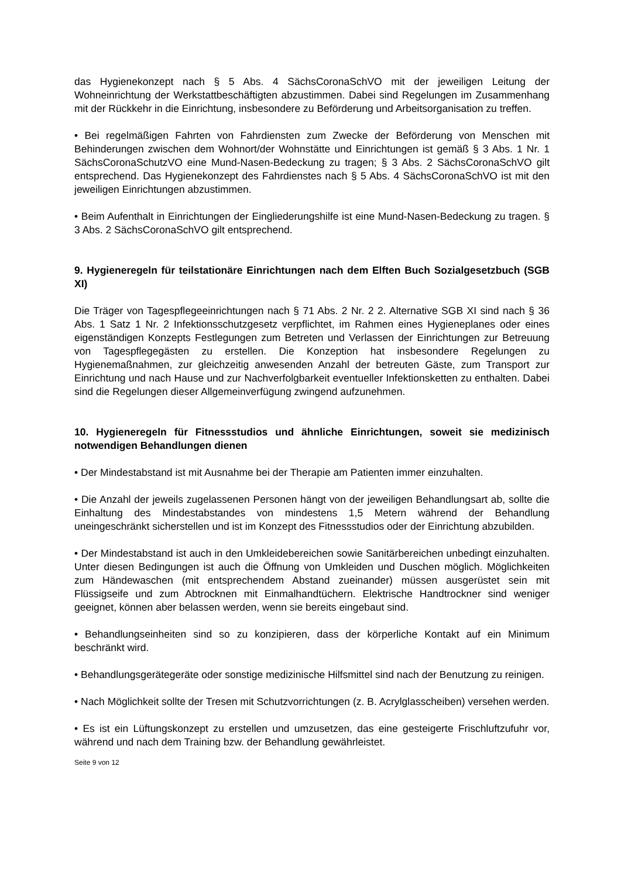das Hygienekonzept nach § 5 Abs. 4 SächsCoronaSchVO mit der jeweiligen Leitung der Wohneinrichtung der Werkstattbeschäftigten abzustimmen. Dabei sind Regelungen im Zusammenhang mit der Rückkehr in die Einrichtung, insbesondere zu Beförderung und Arbeitsorganisation zu treffen.
• Bei regelmäßigen Fahrten von Fahrdiensten zum Zwecke der Beförderung von Menschen mit Behinderungen zwischen dem Wohnort/der Wohnstätte und Einrichtungen ist gemäß § 3 Abs. 1 Nr. 1 SächsCoronaSchutzVO eine Mund-Nasen-Bedeckung zu tragen; § 3 Abs. 2 SächsCoronaSchVO gilt entsprechend. Das Hygienekonzept des Fahrdienstes nach § 5 Abs. 4 SächsCoronaSchVO ist mit den jeweiligen Einrichtungen abzustimmen.
• Beim Aufenthalt in Einrichtungen der Eingliederungshilfe ist eine Mund-Nasen-Bedeckung zu tragen. § 3 Abs. 2 SächsCoronaSchVO gilt entsprechend.
9. Hygieneregeln für teilstationäre Einrichtungen nach dem Elften Buch Sozialgesetzbuch (SGB XI)
Die Träger von Tagespflegeeinrichtungen nach § 71 Abs. 2 Nr. 2 2. Alternative SGB XI sind nach § 36 Abs. 1 Satz 1 Nr. 2 Infektionsschutzgesetz verpflichtet, im Rahmen eines Hygieneplanes oder eines eigenständigen Konzepts Festlegungen zum Betreten und Verlassen der Einrichtungen zur Betreuung von Tagespflegegästen zu erstellen. Die Konzeption hat insbesondere Regelungen zu Hygienemaßnahmen, zur gleichzeitig anwesenden Anzahl der betreuten Gäste, zum Transport zur Einrichtung und nach Hause und zur Nachverfolgbarkeit eventueller Infektionsketten zu enthalten. Dabei sind die Regelungen dieser Allgemeinverfügung zwingend aufzunehmen.
10. Hygieneregeln für Fitnessstudios und ähnliche Einrichtungen, soweit sie medizinisch notwendigen Behandlungen dienen
• Der Mindestabstand ist mit Ausnahme bei der Therapie am Patienten immer einzuhalten.
• Die Anzahl der jeweils zugelassenen Personen hängt von der jeweiligen Behandlungsart ab, sollte die Einhaltung des Mindestabstandes von mindestens 1,5 Metern während der Behandlung uneingeschränkt sicherstellen und ist im Konzept des Fitnessstudios oder der Einrichtung abzubilden.
• Der Mindestabstand ist auch in den Umkleidebereichen sowie Sanitärbereichen unbedingt einzuhalten. Unter diesen Bedingungen ist auch die Öffnung von Umkleiden und Duschen möglich. Möglichkeiten zum Händewaschen (mit entsprechendem Abstand zueinander) müssen ausgerüstet sein mit Flüssigseife und zum Abtrocknen mit Einmalhandtüchern. Elektrische Handtrockner sind weniger geeignet, können aber belassen werden, wenn sie bereits eingebaut sind.
• Behandlungseinheiten sind so zu konzipieren, dass der körperliche Kontakt auf ein Minimum beschränkt wird.
• Behandlungsgerätegeräte oder sonstige medizinische Hilfsmittel sind nach der Benutzung zu reinigen.
• Nach Möglichkeit sollte der Tresen mit Schutzvorrichtungen (z. B. Acrylglasscheiben) versehen werden.
• Es ist ein Lüftungskonzept zu erstellen und umzusetzen, das eine gesteigerte Frischluftzufuhr vor, während und nach dem Training bzw. der Behandlung gewährleistet.
Seite 9 von 12